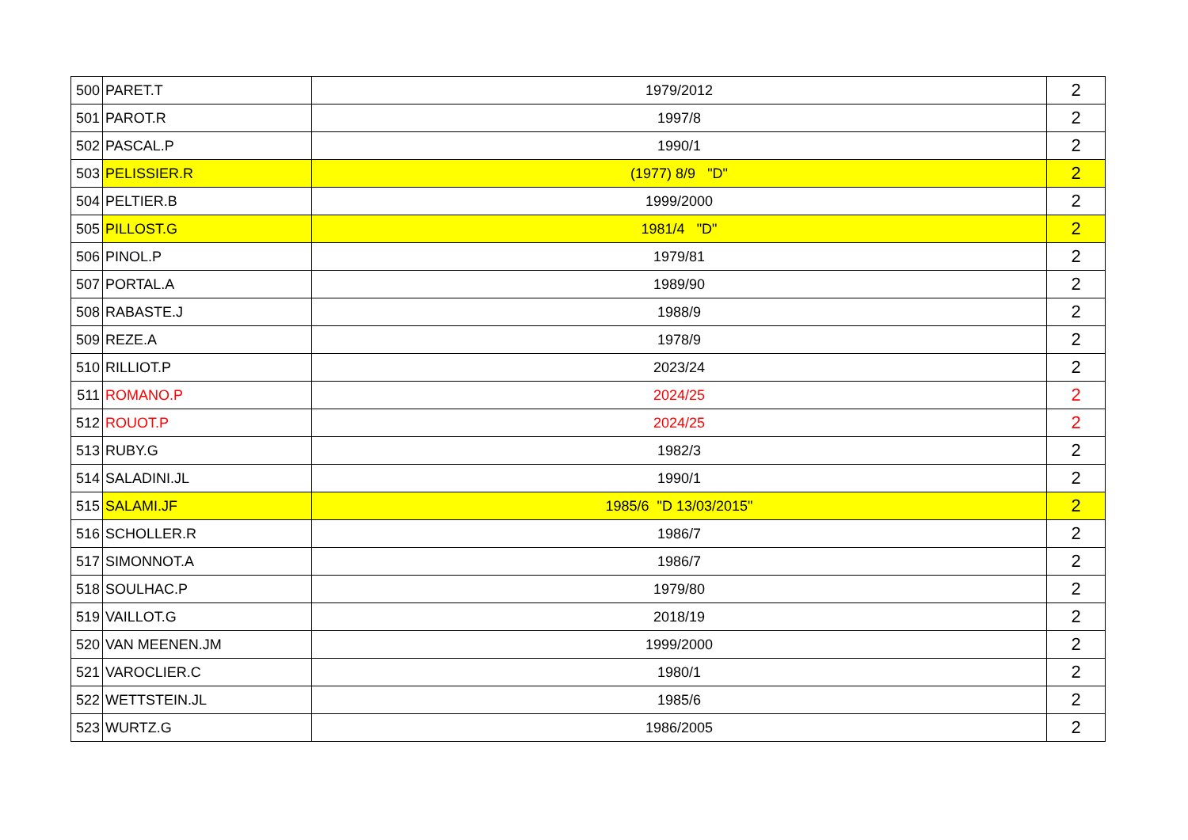| 500 | PARET.T | 1979/2012 | 2 |
| 501 | PAROT.R | 1997/8 | 2 |
| 502 | PASCAL.P | 1990/1 | 2 |
| 503 | PELISSIER.R | (1977) 8/9 "D" | 2 |
| 504 | PELTIER.B | 1999/2000 | 2 |
| 505 | PILLOST.G | 1981/4 "D" | 2 |
| 506 | PINOL.P | 1979/81 | 2 |
| 507 | PORTAL.A | 1989/90 | 2 |
| 508 | RABASTE.J | 1988/9 | 2 |
| 509 | REZE.A | 1978/9 | 2 |
| 510 | RILLIOT.P | 2023/24 | 2 |
| 511 | ROMANO.P | 2024/25 | 2 |
| 512 | ROUOT.P | 2024/25 | 2 |
| 513 | RUBY.G | 1982/3 | 2 |
| 514 | SALADINI.JL | 1990/1 | 2 |
| 515 | SALAMI.JF | 1985/6 "D 13/03/2015" | 2 |
| 516 | SCHOLLER.R | 1986/7 | 2 |
| 517 | SIMONNOT.A | 1986/7 | 2 |
| 518 | SOULHAC.P | 1979/80 | 2 |
| 519 | VAILLOT.G | 2018/19 | 2 |
| 520 | VAN MEENEN.JM | 1999/2000 | 2 |
| 521 | VAROCLIER.C | 1980/1 | 2 |
| 522 | WETTSTEIN.JL | 1985/6 | 2 |
| 523 | WURTZ.G | 1986/2005 | 2 |